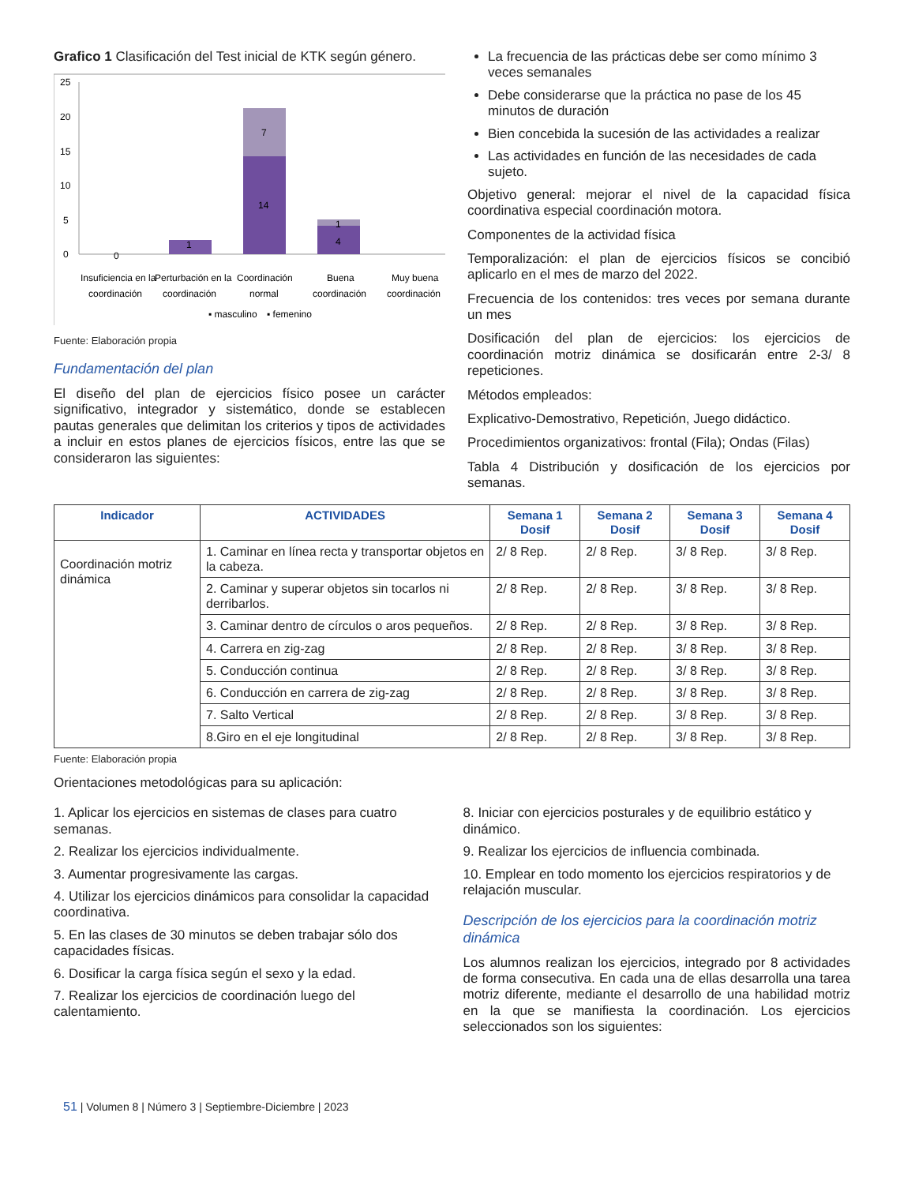Grafico 1 Clasificación del Test inicial de KTK según género.
25
20
15
10
5
0
0
1
7
14
1
4
Insuficiencia en la
coordinación
Perturbación en la
coordinación
Coordinación
normal
Buena
coordinación
Muy buena
coordinación
▪ masculino
▪ femenino
Fuente: Elaboración propia
Fundamentación del plan
El diseño del plan de ejercicios físico posee un carácter significativo, integrador y sistemático, donde se establecen pautas generales que delimitan los criterios y tipos de actividades a incluir en estos planes de ejercicios físicos, entre las que se consideraron las siguientes:
La frecuencia de las prácticas debe ser como mínimo 3 veces semanales
Debe considerarse que la práctica no pase de los 45 minutos de duración
Bien concebida la sucesión de las actividades a realizar
Las actividades en función de las necesidades de cada sujeto.
Objetivo general: mejorar el nivel de la capacidad física coordinativa especial coordinación motora.
Componentes de la actividad física
Temporalización: el plan de ejercicios físicos se concibió aplicarlo en el mes de marzo del 2022.
Frecuencia de los contenidos: tres veces por semana durante un mes
Dosificación del plan de ejercicios: los ejercicios de coordinación motriz dinámica se dosificarán entre 2-3/ 8 repeticiones.
Métodos empleados:
Explicativo-Demostrativo, Repetición, Juego didáctico.
Procedimientos organizativos: frontal (Fila); Ondas (Filas)
Tabla 4 Distribución y dosificación de los ejercicios por semanas.
| Indicador | ACTIVIDADES | Semana 1 Dosif | Semana 2 Dosif | Semana 3 Dosif | Semana 4 Dosif |
| --- | --- | --- | --- | --- | --- |
| Coordinación motriz dinámica | 1. Caminar en línea recta y transportar objetos en la cabeza. | 2/ 8 Rep. | 2/ 8 Rep. | 3/ 8 Rep. | 3/ 8 Rep. |
| | 2. Caminar y superar objetos sin tocarlos ni derribarlos. | 2/ 8 Rep. | 2/ 8 Rep. | 3/ 8 Rep. | 3/ 8 Rep. |
| | 3. Caminar dentro de círculos o aros pequeños. | 2/ 8 Rep. | 2/ 8 Rep. | 3/ 8 Rep. | 3/ 8 Rep. |
| | 4. Carrera en zig-zag | 2/ 8 Rep. | 2/ 8 Rep. | 3/ 8 Rep. | 3/ 8 Rep. |
| | 5. Conducción continua | 2/ 8 Rep. | 2/ 8 Rep. | 3/ 8 Rep. | 3/ 8 Rep. |
| | 6. Conducción en carrera de zig-zag | 2/ 8 Rep. | 2/ 8 Rep. | 3/ 8 Rep. | 3/ 8 Rep. |
| | 7. Salto Vertical | 2/ 8 Rep. | 2/ 8 Rep. | 3/ 8 Rep. | 3/ 8 Rep. |
| | 8.Giro en el eje longitudinal | 2/ 8 Rep. | 2/ 8 Rep. | 3/ 8 Rep. | 3/ 8 Rep. |
Fuente: Elaboración propia
Orientaciones metodológicas para su aplicación:
1. Aplicar los ejercicios en sistemas de clases para cuatro semanas.
2. Realizar los ejercicios individualmente.
3. Aumentar progresivamente las cargas.
4. Utilizar los ejercicios dinámicos para consolidar la capacidad coordinativa.
5. En las clases de 30 minutos se deben trabajar sólo dos capacidades físicas.
6. Dosificar la carga física según el sexo y la edad.
7. Realizar los ejercicios de coordinación luego del calentamiento.
8. Iniciar con ejercicios posturales y de equilibrio estático y dinámico.
9. Realizar los ejercicios de influencia combinada.
10. Emplear en todo momento los ejercicios respiratorios y de relajación muscular.
Descripción de los ejercicios para la coordinación motriz dinámica
Los alumnos realizan los ejercicios, integrado por 8 actividades de forma consecutiva. En cada una de ellas desarrolla una tarea motriz diferente, mediante el desarrollo de una habilidad motriz en la que se manifiesta la coordinación. Los ejercicios seleccionados son los siguientes:
51 | Volumen 8 | Número 3 | Septiembre-Diciembre | 2023